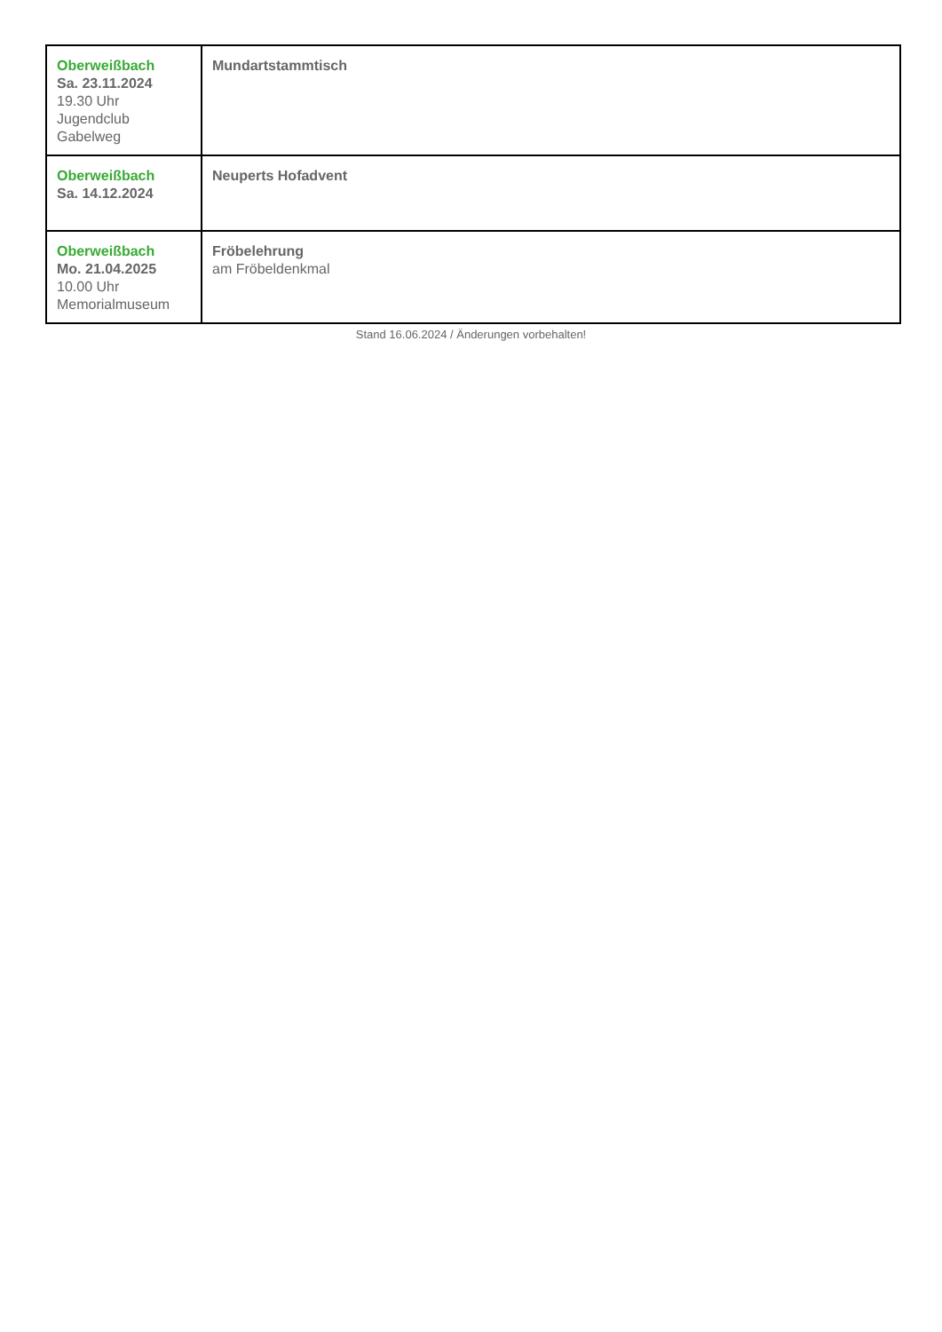| Oberweißbach Sa. 23.11.2024 19.30 Uhr Jugendclub Gabelweg | Mundartstammtisch |
| Oberweißbach Sa. 14.12.2024 | Neuperts Hofadvent |
| Oberweißbach Mo. 21.04.2025 10.00 Uhr Memorialmuseum | Fröbelehrung am Fröbeldenkmal |
Stand 16.06.2024 / Änderungen vorbehalten!